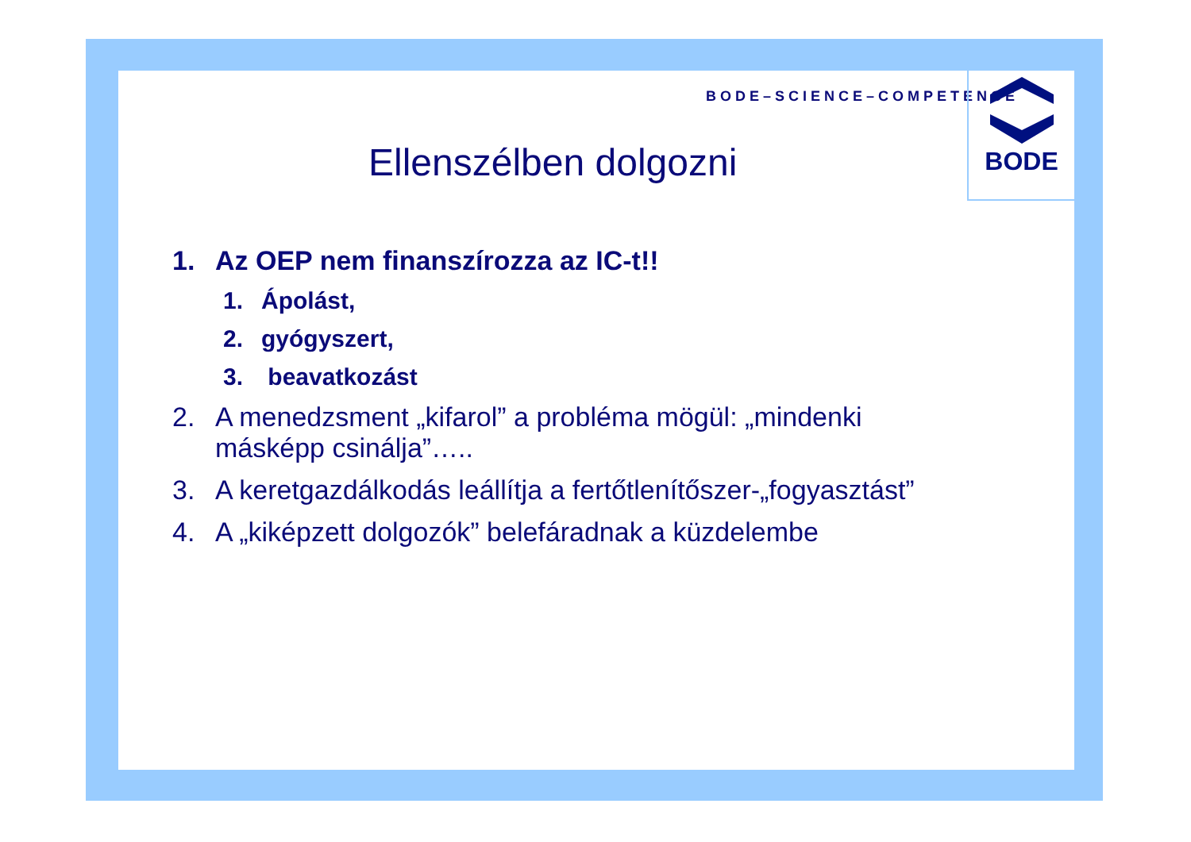BODE–SCIENCE–COMPETENCE
BODE
Ellenszélben dolgozni
1. Az OEP nem finanszírozza az IC-t!!
1. Ápolást,
2. gyógyszert,
3. beavatkozást
2. A menedzsment „kifarol” a probléma mögül: „mindenki
másképp csinálja”…..
3. A keretgazdálkodás leállítja a fertőtlenítőszer-„fogyasztást”
4. A „kiképzett dolgozók” belefáradnak a küzdelembe